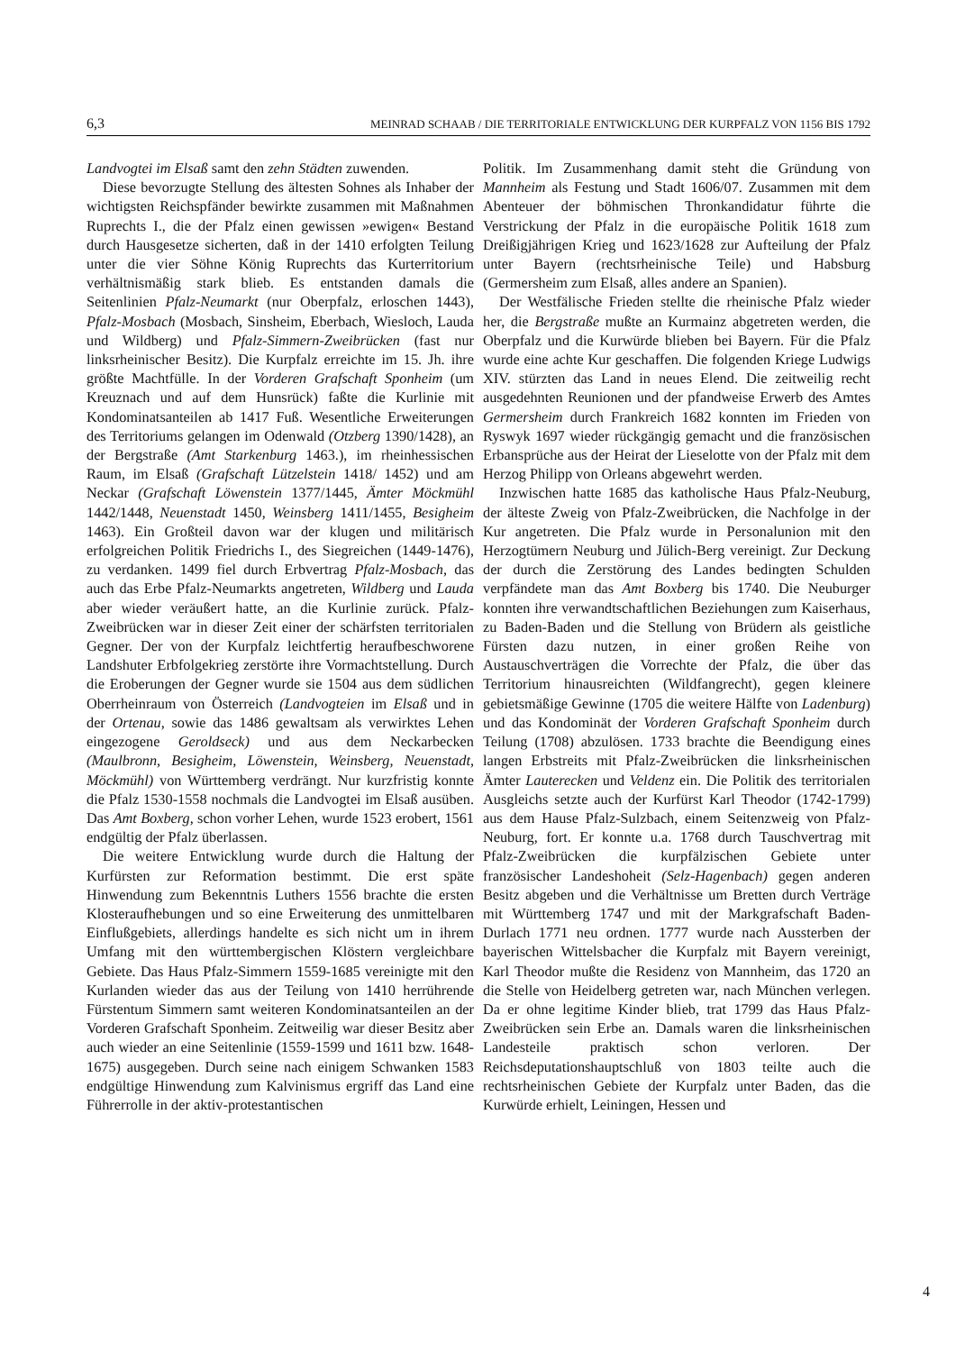6,3 MEINRAD SCHAAB / DIE TERRITORIALE ENTWICKLUNG DER KURPFALZ VON 1156 BIS 1792
Landvogtei im Elsaß samt den zehn Städten zuwenden.
Diese bevorzugte Stellung des ältesten Sohnes als Inhaber der wichtigsten Reichspfänder bewirkte zusammen mit Maßnahmen Ruprechts I., die der Pfalz einen gewissen »ewigen« Bestand durch Hausgesetze sicherten, daß in der 1410 erfolgten Teilung unter die vier Söhne König Ruprechts das Kurterritorium verhältnismäßig stark blieb. Es entstanden damals die Seitenlinien Pfalz-Neumarkt (nur Oberpfalz, erloschen 1443), Pfalz-Mosbach (Mosbach, Sinsheim, Eberbach, Wiesloch, Lauda und Wildberg) und Pfalz-Simmern-Zweibrücken (fast nur linksrheinischer Besitz). Die Kurpfalz erreichte im 15. Jh. ihre größte Machtfülle. In der Vorderen Grafschaft Sponheim (um Kreuznach und auf dem Hunsrück) faßte die Kurlinie mit Kondominatsanteilen ab 1417 Fuß. Wesentliche Erweiterungen des Territoriums gelangen im Odenwald (Otzberg 1390/1428), an der Bergstraße (Amt Starkenburg 1463.), im rheinhessischen Raum, im Elsaß (Grafschaft Lützelstein 1418/ 1452) und am Neckar (Grafschaft Löwenstein 1377/1445, Ämter Möckmühl 1442/1448, Neuenstadt 1450, Weinsberg 1411/1455, Besigheim 1463). Ein Großteil davon war der klugen und militärisch erfolgreichen Politik Friedrichs I., des Siegreichen (1449-1476), zu verdanken. 1499 fiel durch Erbvertrag Pfalz-Mosbach, das auch das Erbe Pfalz-Neumarkts angetreten, Wildberg und Lauda aber wieder veräußert hatte, an die Kurlinie zurück. Pfalz-Zweibrücken war in dieser Zeit einer der schärfsten territorialen Gegner. Der von der Kurpfalz leichtfertig heraufbeschworene Landshuter Erbfolgekrieg zerstörte ihre Vormachtstellung. Durch die Eroberungen der Gegner wurde sie 1504 aus dem südlichen Oberrheinraum von Österreich (Landvogteien im Elsaß und in der Ortenau, sowie das 1486 gewaltsam als verwirktes Lehen eingezogene Geroldseck) und aus dem Neckarbecken (Maulbronn, Besigheim, Löwenstein, Weinsberg, Neuenstadt, Möckmühl) von Württemberg verdrängt. Nur kurzfristig konnte die Pfalz 1530-1558 nochmals die Landvogtei im Elsaß ausüben. Das Amt Boxberg, schon vorher Lehen, wurde 1523 erobert, 1561 endgültig der Pfalz überlassen.
Die weitere Entwicklung wurde durch die Haltung der Kurfürsten zur Reformation bestimmt. Die erst späte Hinwendung zum Bekenntnis Luthers 1556 brachte die ersten Klosteraufhebungen und so eine Erweiterung des unmittelbaren Einflußgebiets, allerdings handelte es sich nicht um in ihrem Umfang mit den württembergischen Klöstern vergleichbare Gebiete. Das Haus Pfalz-Simmern 1559-1685 vereinigte mit den Kurlanden wieder das aus der Teilung von 1410 herrührende Fürstentum Simmern samt weiteren Kondominatsanteilen an der Vorderen Grafschaft Sponheim. Zeitweilig war dieser Besitz aber auch wieder an eine Seitenlinie (1559-1599 und 1611 bzw. 1648-1675) ausgegeben. Durch seine nach einigem Schwanken 1583 endgültige Hinwendung zum Kalvinismus ergriff das Land eine Führerrolle in der aktiv-protestantischen
Politik. Im Zusammenhang damit steht die Gründung von Mannheim als Festung und Stadt 1606/07. Zusammen mit dem Abenteuer der böhmischen Thronkandidatur führte die Verstrickung der Pfalz in die europäische Politik 1618 zum Dreißigjährigen Krieg und 1623/1628 zur Aufteilung der Pfalz unter Bayern (rechtsrheinische Teile) und Habsburg (Germersheim zum Elsaß, alles andere an Spanien).
Der Westfälische Frieden stellte die rheinische Pfalz wieder her, die Bergstraße mußte an Kurmainz abgetreten werden, die Oberpfalz und die Kurwürde blieben bei Bayern. Für die Pfalz wurde eine achte Kur geschaffen. Die folgenden Kriege Ludwigs XIV. stürzten das Land in neues Elend. Die zeitweilig recht ausgedehnten Reunionen und der pfandweise Erwerb des Amtes Germersheim durch Frankreich 1682 konnten im Frieden von Ryswyk 1697 wieder rückgängig gemacht und die französischen Erbansprüche aus der Heirat der Lieselotte von der Pfalz mit dem Herzog Philipp von Orleans abgewehrt werden.
Inzwischen hatte 1685 das katholische Haus Pfalz-Neuburg, der älteste Zweig von Pfalz-Zweibrücken, die Nachfolge in der Kur angetreten. Die Pfalz wurde in Personalunion mit den Herzogtümern Neuburg und Jülich-Berg vereinigt. Zur Deckung der durch die Zerstörung des Landes bedingten Schulden verpfändete man das Amt Boxberg bis 1740. Die Neuburger konnten ihre verwandtschaftlichen Beziehungen zum Kaiserhaus, zu Baden-Baden und die Stellung von Brüdern als geistliche Fürsten dazu nutzen, in einer großen Reihe von Austauschverträgen die Vorrechte der Pfalz, die über das Territorium hinausreichten (Wildfangrecht), gegen kleinere gebietsmäßige Gewinne (1705 die weitere Hälfte von Ladenburg) und das Kondominät der Vorderen Grafschaft Sponheim durch Teilung (1708) abzulösen. 1733 brachte die Beendigung eines langen Erbstreits mit Pfalz-Zweibrücken die linksrheinischen Ämter Lauterecken und Veldenz ein. Die Politik des territorialen Ausgleichs setzte auch der Kurfürst Karl Theodor (1742-1799) aus dem Hause Pfalz-Sulzbach, einem Seitenzweig von Pfalz-Neuburg, fort. Er konnte u.a. 1768 durch Tauschvertrag mit Pfalz-Zweibrücken die kurpfälzischen Gebiete unter französischer Landeshoheit (Selz-Hagenbach) gegen anderen Besitz abgeben und die Verhältnisse um Bretten durch Verträge mit Württemberg 1747 und mit der Markgrafschaft Baden-Durlach 1771 neu ordnen. 1777 wurde nach Aussterben der bayerischen Wittelsbacher die Kurpfalz mit Bayern vereinigt, Karl Theodor mußte die Residenz von Mannheim, das 1720 an die Stelle von Heidelberg getreten war, nach München verlegen. Da er ohne legitime Kinder blieb, trat 1799 das Haus Pfalz-Zweibrücken sein Erbe an. Damals waren die linksrheinischen Landesteile praktisch schon verloren. Der Reichsdeputationshauptschluß von 1803 teilte auch die rechtsrheinischen Gebiete der Kurpfalz unter Baden, das die Kurwürde erhielt, Leiningen, Hessen und
4